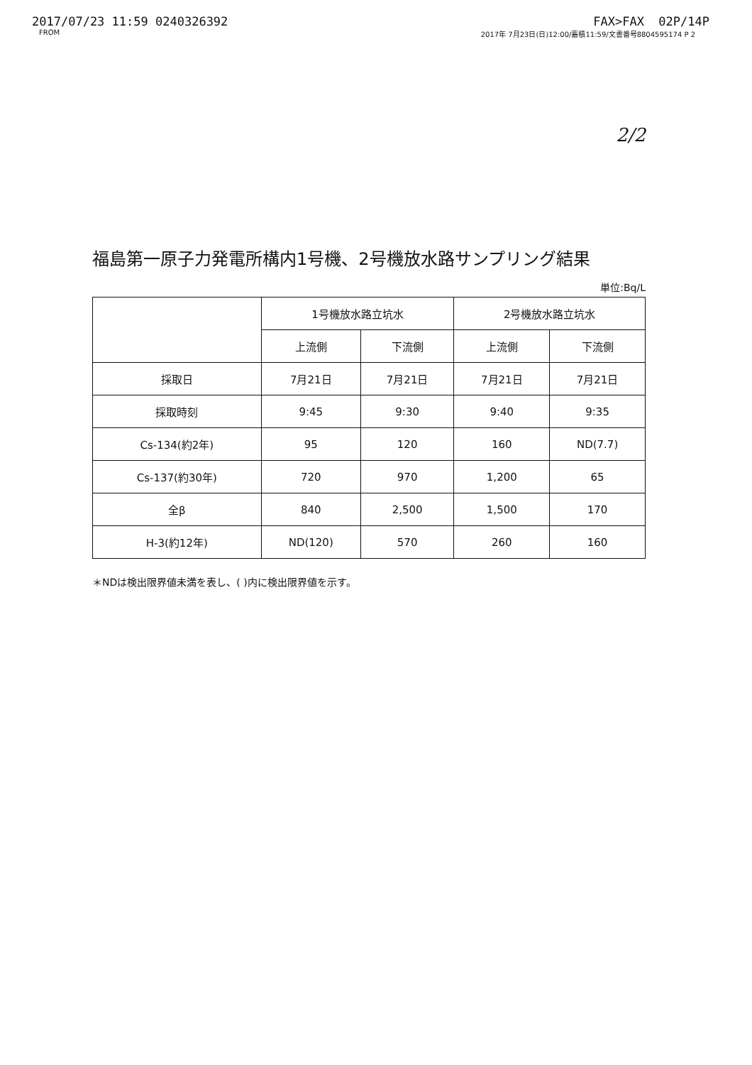2017/07/23 11:59 0240326392 FAX>FAX 02P/14P
FROM 2017年 7月23日(日)12:00/蓄積11:59/文書番号8804595174 P 2
2/2
福島第一原子力発電所構内1号機、2号機放水路サンプリング結果
単位:Bq/L
| | 1号機放水路立坑水 | | 2号機放水路立坑水 | |
| --- | --- | --- | --- | --- |
| | 上流側 | 下流側 | 上流側 | 下流側 |
| 採取日 | 7月21日 | 7月21日 | 7月21日 | 7月21日 |
| 採取時刻 | 9:45 | 9:30 | 9:40 | 9:35 |
| Cs-134(約2年) | 95 | 120 | 160 | ND(7.7) |
| Cs-137(約30年) | 720 | 970 | 1,200 | 65 |
| 全β | 840 | 2,500 | 1,500 | 170 |
| H-3(約12年) | ND(120) | 570 | 260 | 160 |
＊NDは検出限界値未満を表し、( )内に検出限界値を示す。